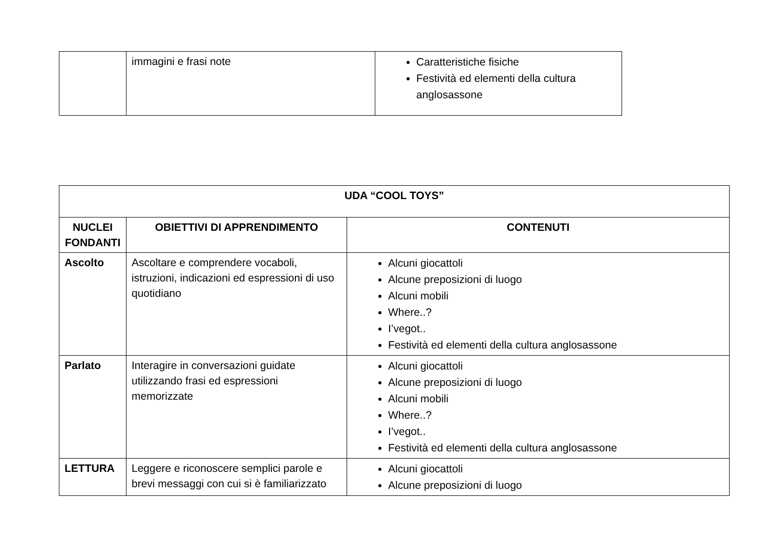| | immagini e frasi note | Caratteristiche fisiche Festività ed elementi della cultura anglosassone |
| UDA “COOL TOYS” | | |
| --- | --- | --- |
| NUCLEI FONDANTI | OBIETTIVI DI APPRENDIMENTO | CONTENUTI |
| Ascolto | Ascoltare e comprendere vocaboli, istruzioni, indicazioni ed espressioni di uso quotidiano | Alcuni giocattoli Alcune preposizioni di luogo Alcuni mobili Where..? I’vegot.. Festività ed elementi della cultura anglosassone |
| Parlato | Interagire in conversazioni guidate utilizzando frasi ed espressioni memorizzate | Alcuni giocattoli Alcune preposizioni di luogo Alcuni mobili Where..? I’vegot.. Festività ed elementi della cultura anglosassone |
| LETTURA | Leggere e riconoscere semplici parole e brevi messaggi con cui si è familiarizzato | Alcuni giocattoli Alcune preposizioni di luogo |